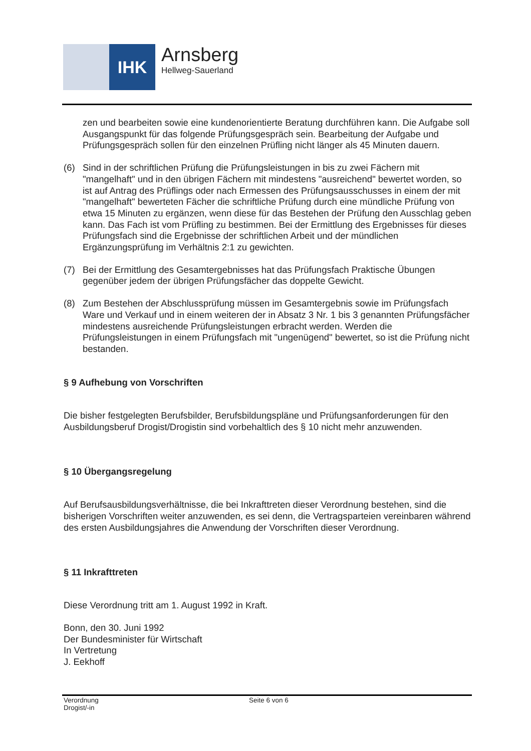IHK Arnsberg
Hellweg-Sauerland
zen und bearbeiten sowie eine kundenorientierte Beratung durchführen kann. Die Aufgabe soll Ausgangspunkt für das folgende Prüfungsgespräch sein. Bearbeitung der Aufgabe und Prüfungsgespräch sollen für den einzelnen Prüfling nicht länger als 45 Minuten dauern.
(6) Sind in der schriftlichen Prüfung die Prüfungsleistungen in bis zu zwei Fächern mit "mangelhaft" und in den übrigen Fächern mit mindestens "ausreichend" bewertet worden, so ist auf Antrag des Prüflings oder nach Ermessen des Prüfungsausschusses in einem der mit "mangelhaft" bewerteten Fächer die schriftliche Prüfung durch eine mündliche Prüfung von etwa 15 Minuten zu ergänzen, wenn diese für das Bestehen der Prüfung den Ausschlag geben kann. Das Fach ist vom Prüfling zu bestimmen. Bei der Ermittlung des Ergebnisses für dieses Prüfungsfach sind die Ergebnisse der schriftlichen Arbeit und der mündlichen Ergänzungsprüfung im Verhältnis 2:1 zu gewichten.
(7) Bei der Ermittlung des Gesamtergebnisses hat das Prüfungsfach Praktische Übungen gegenüber jedem der übrigen Prüfungsfächer das doppelte Gewicht.
(8) Zum Bestehen der Abschlussprüfung müssen im Gesamtergebnis sowie im Prüfungsfach Ware und Verkauf und in einem weiteren der in Absatz 3 Nr. 1 bis 3 genannten Prüfungsfächer mindestens ausreichende Prüfungsleistungen erbracht werden. Werden die Prüfungsleistungen in einem Prüfungsfach mit "ungenügend" bewertet, so ist die Prüfung nicht bestanden.
§ 9 Aufhebung von Vorschriften
Die bisher festgelegten Berufsbilder, Berufsbildungspläne und Prüfungsanforderungen für den Ausbildungsberuf Drogist/Drogistin sind vorbehaltlich des § 10 nicht mehr anzuwenden.
§ 10 Übergangsregelung
Auf Berufsausbildungsverhältnisse, die bei Inkrafttreten dieser Verordnung bestehen, sind die bisherigen Vorschriften weiter anzuwenden, es sei denn, die Vertragsparteien vereinbaren während des ersten Ausbildungsjahres die Anwendung der Vorschriften dieser Verordnung.
§ 11 Inkrafttreten
Diese Verordnung tritt am 1. August 1992 in Kraft.
Bonn, den 30. Juni 1992
Der Bundesminister für Wirtschaft
In Vertretung
J. Eekhoff
Verordnung
Drogist/-in
Seite 6 von 6